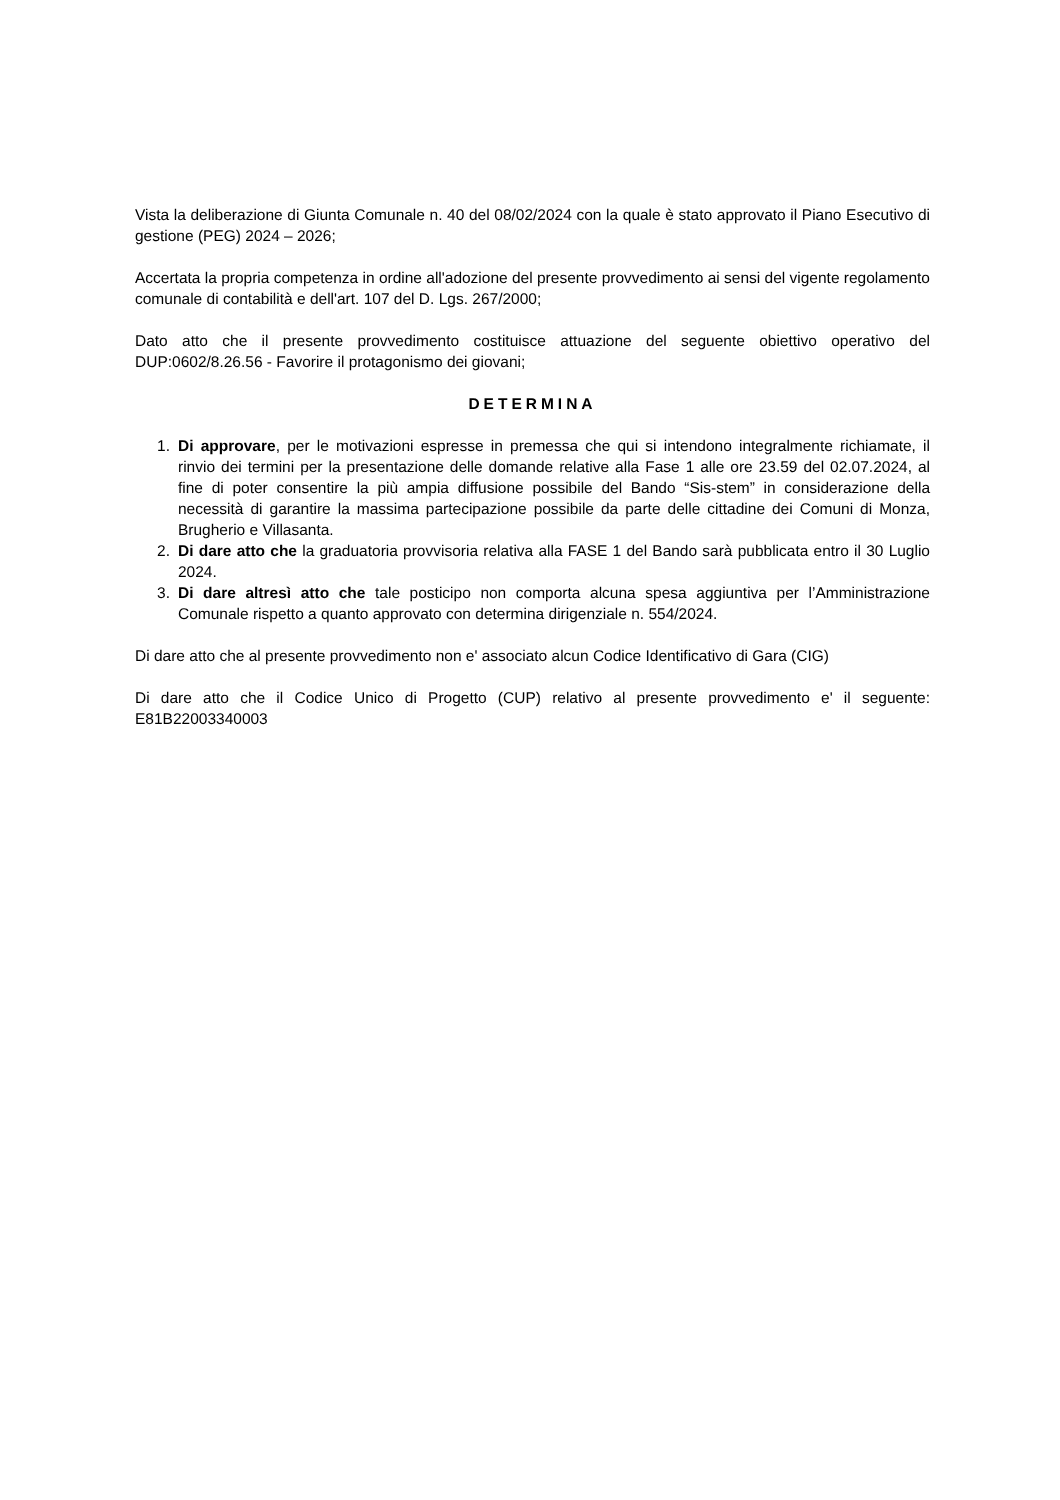Vista la deliberazione di Giunta Comunale n. 40 del 08/02/2024 con la quale è stato approvato il Piano Esecutivo di gestione (PEG) 2024 – 2026;
Accertata la propria competenza in ordine all'adozione del presente provvedimento ai sensi del vigente regolamento comunale di contabilità e dell'art. 107 del D. Lgs. 267/2000;
Dato atto che il presente provvedimento costituisce attuazione del seguente obiettivo operativo del DUP:0602/8.26.56 - Favorire il protagonismo dei giovani;
DETERMINA
1. Di approvare, per le motivazioni espresse in premessa che qui si intendono integralmente richiamate, il rinvio dei termini per la presentazione delle domande relative alla Fase 1 alle ore 23.59 del 02.07.2024, al fine di poter consentire la più ampia diffusione possibile del Bando “Sis-stem” in considerazione della necessità di garantire la massima partecipazione possibile da parte delle cittadine dei Comuni di Monza, Brugherio e Villasanta.
2. Di dare atto che la graduatoria provvisoria relativa alla FASE 1 del Bando sarà pubblicata entro il 30 Luglio 2024.
3. Di dare altresì atto che tale posticipo non comporta alcuna spesa aggiuntiva per l’Amministrazione Comunale rispetto a quanto approvato con determina dirigenziale n. 554/2024.
Di dare atto che al presente provvedimento non e' associato alcun Codice Identificativo di Gara (CIG)
Di dare atto che il Codice Unico di Progetto (CUP) relativo al presente provvedimento e' il seguente: E81B22003340003